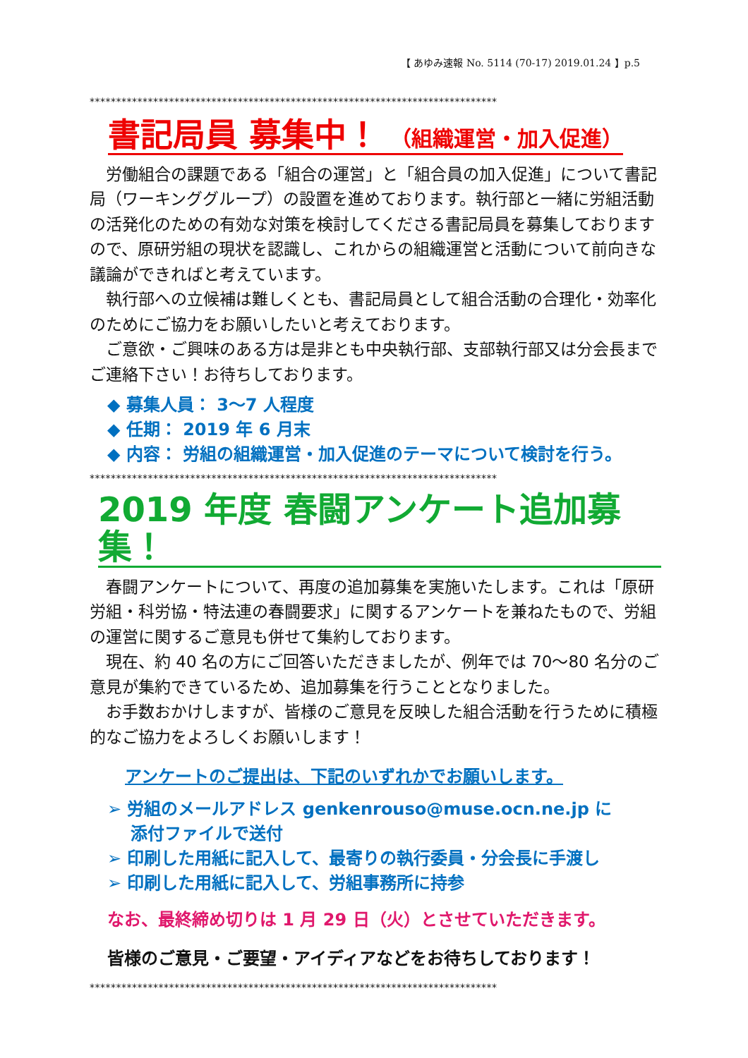【 あゆみ速報 No. 5114 (70-17) 2019.01.24 】p.5
*****************************************************************************
書記局員 募集中！ （組織運営・加入促進）
労働組合の課題である「組合の運営」と「組合員の加入促進」について書記局（ワーキンググループ）の設置を進めております。執行部と一緒に労組活動の活発化のための有効な対策を検討してくださる書記局員を募集しておりますので、原研労組の現状を認識し、これからの組織運営と活動について前向きな議論ができればと考えています。
執行部への立候補は難しくとも、書記局員として組合活動の合理化・効率化のためにご協力をお願いしたいと考えております。
ご意欲・ご興味のある方は是非とも中央執行部、支部執行部又は分会長までご連絡下さい！お待ちしております。
◆ 募集人員： 3～7 人程度
◆ 任期： 2019 年 6 月末
◆ 内容： 労組の組織運営・加入促進のテーマについて検討を行う。
*****************************************************************************
2019 年度 春闘アンケート追加募集！
春闘アンケートについて、再度の追加募集を実施いたします。これは「原研労組・科労協・特法連の春闘要求」に関するアンケートを兼ねたもので、労組の運営に関するご意見も併せて集約しております。
現在、約 40 名の方にご回答いただきましたが、例年では 70～80 名分のご意見が集約できているため、追加募集を行うこととなりました。
お手数おかけしますが、皆様のご意見を反映した組合活動を行うために積極的なご協力をよろしくお願いします！
アンケートのご提出は、下記のいずれかでお願いします。
➢ 労組のメールアドレス genkenrouso@muse.ocn.ne.jp に
添付ファイルで送付
➢ 印刷した用紙に記入して、最寄りの執行委員・分会長に手渡し
➢ 印刷した用紙に記入して、労組事務所に持参
なお、最終締め切りは 1 月 29 日（火）とさせていただきます。
皆様のご意見・ご要望・アイディアなどをお待ちしております！
*****************************************************************************